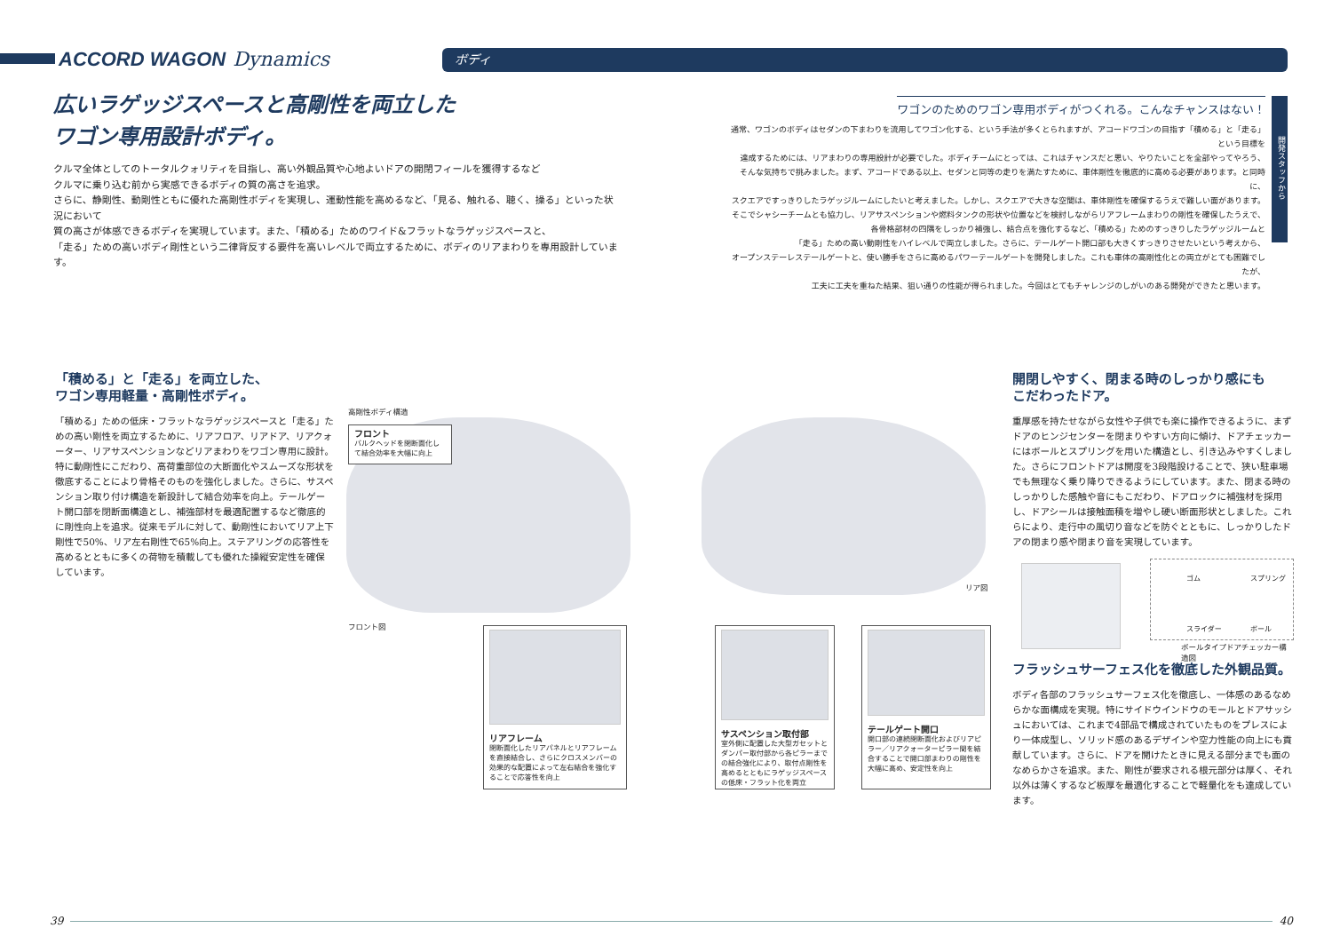ACCORD WAGON Dynamics ボディ
広いラゲッジスペースと高剛性を両立した
ワゴン専用設計ボディ。
クルマ全体としてのトータルクォリティを目指し、高い外観品質や心地よいドアの開閉フィールを獲得するなど
クルマに乗り込む前から実感できるボディの質の高さを追求。
さらに、静剛性、動剛性ともに優れた高剛性ボディを実現し、運動性能を高めるなど、「見る、触れる、聴く、操る」といった状況において
質の高さが体感できるボディを実現しています。また、「積める」ためのワイド&フラットなラゲッジスペースと、
「走る」ための高いボディ剛性という二律背反する要件を高いレベルで両立するために、ボディのリアまわりを専用設計しています。
ワゴンのためのワゴン専用ボディがつくれる。こんなチャンスはない！
通常、ワゴンのボディはセダンの下まわりを流用してワゴン化する、という手法が多くとられますが、アコードワゴンの目指す「積める」と「走る」という目標を
達成するためには、リアまわりの専用設計が必要でした。ボディチームにとっては、これはチャンスだと思い、やりたいことを全部やってやろう、
そんな気持ちで挑みました。まず、アコードである以上、セダンと同等の走りを満たすために、車体剛性を徹底的に高める必要があります。と同時に、
スクエアですっきりしたラゲッジルームにしたいと考えました。しかし、スクエアで大きな空間は、車体剛性を確保するうえで難しい面があります。
そこでシャシーチームとも協力し、リアサスペンションや燃料タンクの形状や位置などを検討しながらリアフレームまわりの剛性を確保したうえで、
各骨格部材の四隅をしっかり補強し、結合点を強化するなど、「積める」ためのすっきりしたラゲッジルームと
「走る」ための高い動剛性をハイレベルで両立しました。さらに、テールゲート開口部も大きくすっきりさせたいという考えから、
オープンステーレステールゲートと、使い勝手をさらに高めるパワーテールゲートを開発しました。これも車体の高剛性化との両立がとても困難でしたが、
工夫に工夫を重ねた結果、狙い通りの性能が得られました。今回はとてもチャレンジのしがいのある開発ができたと思います。
開発スタッフから
「積める」と「走る」を両立した、
ワゴン専用軽量・高剛性ボディ。
「積める」ための低床・フラットなラゲッジスペースと「走る」ための高い剛性を両立するために、リアフロア、リアドア、リアクォーター、リアサスペンションなどリアまわりをワゴン専用に設計。特に動剛性にこだわり、高荷重部位の大断面化やスムーズな形状を徹底することにより骨格そのものを強化しました。さらに、サスペンション取り付け構造を新設計して結合効率を向上。テールゲート開口部を閉断面構造とし、補強部材を最適配置するなど徹底的に剛性向上を追求。従来モデルに対して、動剛性においてリア上下剛性で50%、リア左右剛性で65%向上。ステアリングの応答性を高めるとともに多くの荷物を積載しても優れた操縦安定性を確保しています。
高剛性ボディ構造
フロント
バルクヘッドを閉断面化して結合効率を大幅に向上
フロント図
リア図
リアフレーム
閉断面化したリアパネルとリアフレームを直接結合し、さらにクロスメンバーの効果的な配置によって左右結合を強化することで応答性を向上
サスペンション取付部
室外側に配置した大型ガセットとダンパー取付部から各ピラーまでの結合強化により、取付点剛性を高めるとともにラゲッジスペースの低床・フラット化を両立
テールゲート開口
開口部の連続閉断面化およびリアピラー／リアクォーターピラー間を結合することで開口部まわりの剛性を大幅に高め、安定性を向上
開閉しやすく、閉まる時のしっかり感にも
こだわったドア。
重厚感を持たせながら女性や子供でも楽に操作できるように、まずドアのヒンジセンターを閉まりやすい方向に傾け、ドアチェッカーにはボールとスプリングを用いた構造とし、引き込みやすくしました。さらにフロントドアは開度を3段階設けることで、狭い駐車場でも無理なく乗り降りできるようにしています。また、閉まる時のしっかりした感触や音にもこだわり、ドアロックに補強材を採用し、ドアシールは接触面積を増やし硬い断面形状としました。これらにより、走行中の風切り音などを防ぐとともに、しっかりしたドアの閉まり感や閉まり音を実現しています。
ゴム スプリング
スライダー ボール
ボールタイプドアチェッカー構造図
フラッシュサーフェス化を徹底した外観品質。
ボディ各部のフラッシュサーフェス化を徹底し、一体感のあるなめらかな面構成を実現。特にサイドウインドウのモールとドアサッシュにおいては、これまで4部品で構成されていたものをプレスにより一体成型し、ソリッド感のあるデザインや空力性能の向上にも貢献しています。さらに、ドアを開けたときに見える部分までも面のなめらかさを追求。また、剛性が要求される根元部分は厚く、それ以外は薄くするなど板厚を最適化することで軽量化をも達成しています。
39 40